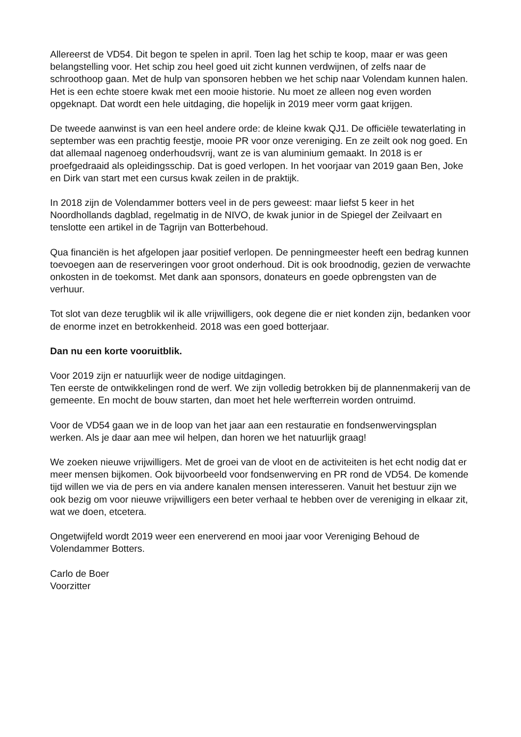Allereerst de VD54. Dit begon te spelen in april. Toen lag het schip te koop, maar er was geen belangstelling voor. Het schip zou heel goed uit zicht kunnen verdwijnen, of zelfs naar de schroothoop gaan. Met de hulp van sponsoren hebben we het schip naar Volendam kunnen halen. Het is een echte stoere kwak met een mooie historie. Nu moet ze alleen nog even worden opgeknapt. Dat wordt een hele uitdaging, die hopelijk in 2019 meer vorm gaat krijgen.
De tweede aanwinst is van een heel andere orde: de kleine kwak QJ1. De officiële tewaterlating in september was een prachtig feestje, mooie PR voor onze vereniging. En ze zeilt ook nog goed. En dat allemaal nagenoeg onderhoudsvrij, want ze is van aluminium gemaakt. In 2018 is er proefgedraaid als opleidingsschip. Dat is goed verlopen. In het voorjaar van 2019 gaan Ben, Joke en Dirk van start met een cursus kwak zeilen in de praktijk.
In 2018 zijn de Volendammer botters veel in de pers geweest: maar liefst 5 keer in het Noordhollands dagblad, regelmatig in de NIVO, de kwak junior in de Spiegel der Zeilvaart en tenslotte een artikel in de Tagrijn van Botterbehoud.
Qua financiën is het afgelopen jaar positief verlopen. De penningmeester heeft een bedrag kunnen toevoegen aan de reserveringen voor groot onderhoud. Dit is ook broodnodig, gezien de verwachte onkosten in de toekomst. Met dank aan sponsors, donateurs en goede opbrengsten van de verhuur.
Tot slot van deze terugblik wil ik alle vrijwilligers, ook degene die er niet konden zijn, bedanken voor de enorme inzet en betrokkenheid. 2018 was een goed botterjaar.
Dan nu een korte vooruitblik.
Voor 2019 zijn er natuurlijk weer de nodige uitdagingen.
Ten eerste de ontwikkelingen rond de werf. We zijn volledig betrokken bij de plannenmakerij van de gemeente. En mocht de bouw starten, dan moet het hele werfterrein worden ontruimd.
Voor de VD54 gaan we in de loop van het jaar aan een restauratie en fondsenwervingsplan werken. Als je daar aan mee wil helpen, dan horen we het natuurlijk graag!
We zoeken nieuwe vrijwilligers. Met de groei van de vloot en de activiteiten is het echt nodig dat er meer mensen bijkomen. Ook bijvoorbeeld voor fondsenwerving en PR rond de VD54. De komende tijd willen we via de pers en via andere kanalen mensen interesseren. Vanuit het bestuur zijn we ook bezig om voor nieuwe vrijwilligers een beter verhaal te hebben over de vereniging in elkaar zit, wat we doen, etcetera.
Ongetwijfeld wordt 2019 weer een enerverend en mooi jaar voor Vereniging Behoud de Volendammer Botters.
Carlo de Boer
Voorzitter